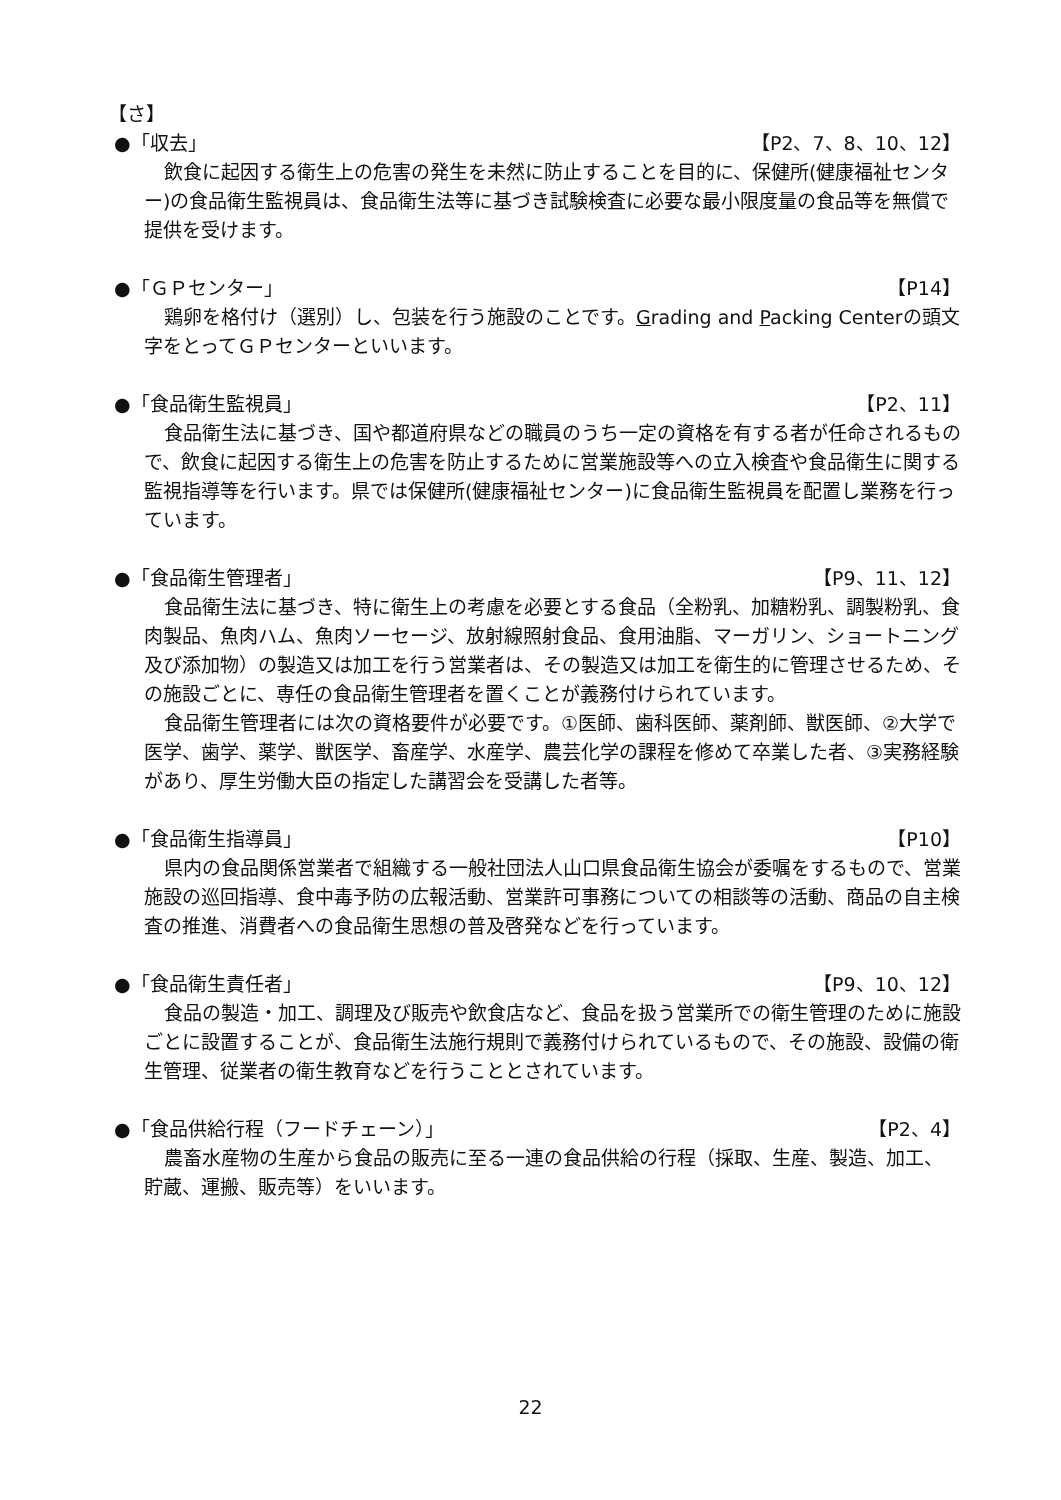【さ】
●「収去」 【P2、7、8、10、12】
飲食に起因する衛生上の危害の発生を未然に防止することを目的に、保健所(健康福祉センター)の食品衛生監視員は、食品衛生法等に基づき試験検査に必要な最小限度量の食品等を無償で提供を受けます。
●「ＧＰセンター」 【P14】
鶏卵を格付け（選別）し、包装を行う施設のことです。Grading and Packing Centerの頭文字をとってＧＰセンターといいます。
●「食品衛生監視員」 【P2、11】
食品衛生法に基づき、国や都道府県などの職員のうち一定の資格を有する者が任命されるもので、飲食に起因する衛生上の危害を防止するために営業施設等への立入検査や食品衛生に関する監視指導等を行います。県では保健所(健康福祉センター)に食品衛生監視員を配置し業務を行っています。
●「食品衛生管理者」 【P9、11、12】
食品衛生法に基づき、特に衛生上の考慮を必要とする食品（全粉乳、加糖粉乳、調製粉乳、食肉製品、魚肉ハム、魚肉ソーセージ、放射線照射食品、食用油脂、マーガリン、ショートニング及び添加物）の製造又は加工を行う営業者は、その製造又は加工を衛生的に管理させるため、その施設ごとに、専任の食品衛生管理者を置くことが義務付けられています。
食品衛生管理者には次の資格要件が必要です。①医師、歯科医師、薬剤師、獣医師、②大学で医学、歯学、薬学、獣医学、畜産学、水産学、農芸化学の課程を修めて卒業した者、③実務経験があり、厚生労働大臣の指定した講習会を受講した者等。
●「食品衛生指導員」 【P10】
県内の食品関係営業者で組織する一般社団法人山口県食品衛生協会が委嘱をするもので、営業施設の巡回指導、食中毒予防の広報活動、営業許可事務についての相談等の活動、商品の自主検査の推進、消費者への食品衛生思想の普及啓発などを行っています。
●「食品衛生責任者」 【P9、10、12】
食品の製造・加工、調理及び販売や飲食店など、食品を扱う営業所での衛生管理のために施設ごとに設置することが、食品衛生法施行規則で義務付けられているもので、その施設、設備の衛生管理、従業者の衛生教育などを行うこととされています。
●「食品供給行程（フードチェーン）」 【P2、4】
農畜水産物の生産から食品の販売に至る一連の食品供給の行程（採取、生産、製造、加工、貯蔵、運搬、販売等）をいいます。
22